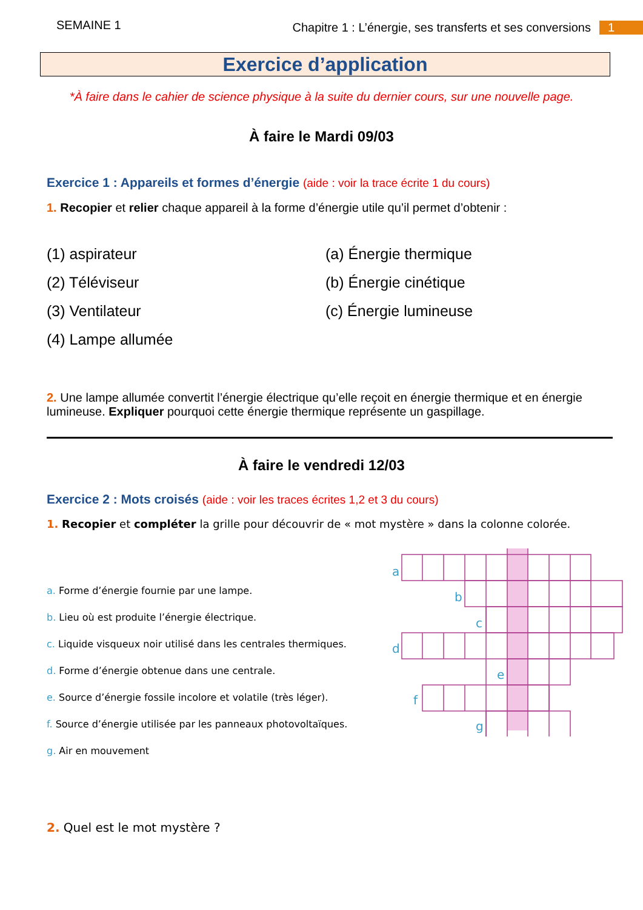SEMAINE 1 Chapitre 1 : L’énergie, ses transferts et ses conversions 1
Exercice d’application
*À faire dans le cahier de science physique à la suite du dernier cours, sur une nouvelle page.
À faire le Mardi 09/03
Exercice 1 : Appareils et formes d’énergie (aide : voir la trace écrite 1 du cours)
1. Recopier et relier chaque appareil à la forme d’énergie utile qu’il permet d’obtenir :
(1) aspirateur
(a) Énergie thermique
(2) Téléviseur
(b) Énergie cinétique
(3) Ventilateur
(c) Énergie lumineuse
(4) Lampe allumée
2. Une lampe allumée convertit l’énergie électrique qu’elle reçoit en énergie thermique et en énergie lumineuse. Expliquer pourquoi cette énergie thermique représente un gaspillage.
À faire le vendredi 12/03
Exercice 2 : Mots croisés (aide : voir les traces écrites 1,2 et 3 du cours)
1. Recopier et compléter la grille pour découvrir de « mot mystère » dans la colonne colorée.
a. Forme d’énergie fournie par une lampe.
b. Lieu où est produite l’énergie électrique.
c. Liquide visqueux noir utilisé dans les centrales thermiques.
d. Forme d’énergie obtenue dans une centrale.
e. Source d’énergie fossile incolore et volatile (très léger).
f. Source d’énergie utilisée par les panneaux photovoltaïques.
g. Air en mouvement
a
b
c
d
e
f
g
2. Quel est le mot mystère ?